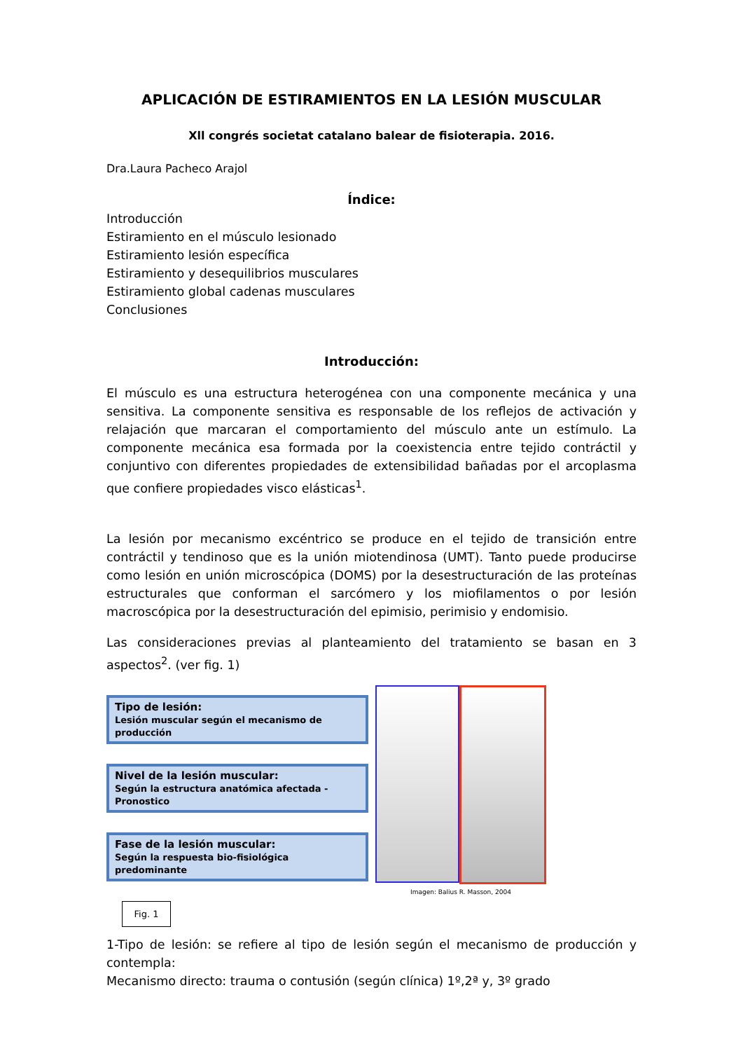APLICACIÓN DE ESTIRAMIENTOS EN LA LESIÓN MUSCULAR
Xll congrés societat catalano balear de fisioterapia. 2016.
Dra.Laura Pacheco Arajol
Índice:
Introducción
Estiramiento en el músculo lesionado
Estiramiento lesión específica
Estiramiento y desequilibrios musculares
Estiramiento global cadenas musculares
Conclusiones
Introducción:
El músculo es una estructura heterogénea con una componente mecánica y una sensitiva. La componente sensitiva es responsable de los reflejos de activación y relajación que marcaran el comportamiento del músculo ante un estímulo. La componente mecánica esa formada por la coexistencia entre tejido contráctil y conjuntivo con diferentes propiedades de extensibilidad bañadas por el arcoplasma que confiere propiedades visco elásticas<sup>1</sup>.
La lesión por mecanismo excéntrico se produce en el tejido de transición entre contráctil y tendinoso que es la unión miotendinosa (UMT). Tanto puede producirse como lesión en unión microscópica (DOMS) por la desestructuración de las proteínas estructurales que conforman el sarcómero y los miofilamentos o por lesión macroscópica por la desestructuración del epimisio, perimisio y endomisio.
Las consideraciones previas al planteamiento del tratamiento se basan en 3 aspectos<sup>2</sup>. (ver fig. 1)
Tipo de lesión:
Lesión muscular según el mecanismo de producción
Nivel de la lesión muscular:
Según la estructura anatómica afectada - Pronostico
Fase de la lesión muscular:
Según la respuesta bio-fisiológica predominante
Fig. 1
Imagen: Balius R. Masson, 2004
1-Tipo de lesión: se refiere al tipo de lesión según el mecanismo de producción y contempla:
Mecanismo directo: trauma o contusión (según clínica) 1º,2ª y, 3º grado